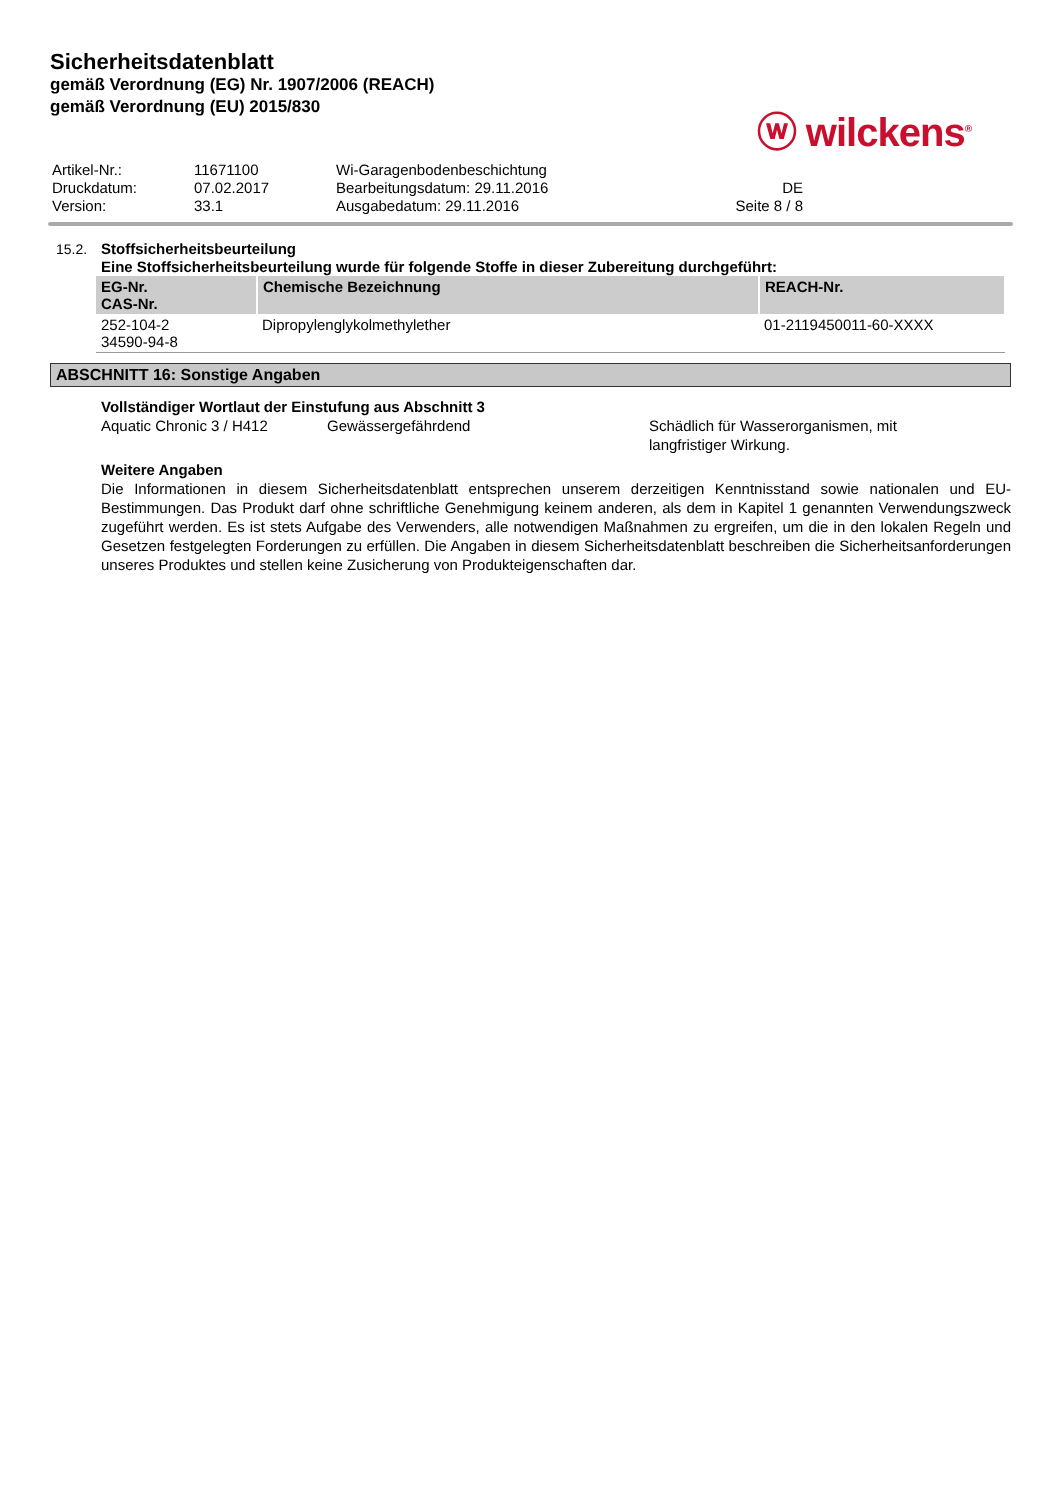Sicherheitsdatenblatt
gemäß Verordnung (EG) Nr. 1907/2006 (REACH)
gemäß Verordnung (EU) 2015/830
ⓦ wilckens<sup>®</sup>
| Artikel-Nr.: | 11671100 | Wi-Garagenbodenbeschichtung | |
| Druckdatum: | 07.02.2017 | Bearbeitungsdatum: 29.11.2016 | DE |
| Version: | 33.1 | Ausgabedatum: 29.11.2016 | Seite 8 / 8 |
15.2. Stoffsicherheitsbeurteilung
Eine Stoffsicherheitsbeurteilung wurde für folgende Stoffe in dieser Zubereitung durchgeführt:
| EG-Nr. CAS-Nr. | Chemische Bezeichnung | REACH-Nr. |
| --- | --- | --- |
| 252-104-2 34590-94-8 | Dipropylenglykolmethylether | 01-2119450011-60-XXXX |
ABSCHNITT 16: Sonstige Angaben
Vollständiger Wortlaut der Einstufung aus Abschnitt 3
| Aquatic Chronic 3 / H412 | Gewässergefährdend | Schädlich für Wasserorganismen, mit langfristiger Wirkung. |
Weitere Angaben
Die Informationen in diesem Sicherheitsdatenblatt entsprechen unserem derzeitigen Kenntnisstand sowie nationalen und EU-Bestimmungen. Das Produkt darf ohne schriftliche Genehmigung keinem anderen, als dem in Kapitel 1 genannten Verwendungszweck zugeführt werden. Es ist stets Aufgabe des Verwenders, alle notwendigen Maßnahmen zu ergreifen, um die in den lokalen Regeln und Gesetzen festgelegten Forderungen zu erfüllen. Die Angaben in diesem Sicherheitsdatenblatt beschreiben die Sicherheitsanforderungen unseres Produktes und stellen keine Zusicherung von Produkteigenschaften dar.